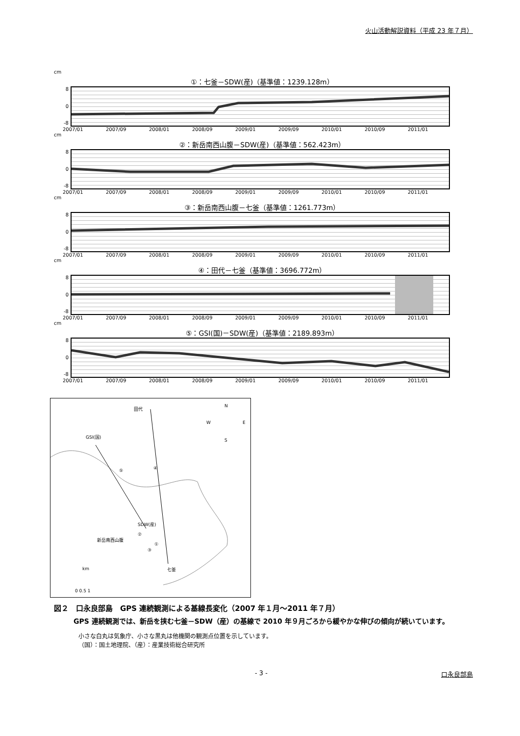火山活動解説資料（平成 23 年７月）
cm
①：七釜－SDW(産)（基準値：1239.128m）
8
0
-8
2007/01 2007/09 2008/01 2008/09 2009/01 2009/09 2010/01 2010/09 2011/01
cm
②：新岳南西山腹－SDW(産)（基準値：562.423m）
8
0
-8
2007/01 2007/09 2008/01 2008/09 2009/01 2009/09 2010/01 2010/09 2011/01
cm
③：新岳南西山腹－七釜（基準値：1261.773m）
8
0
-8
2007/01 2007/09 2008/01 2008/09 2009/01 2009/09 2010/01 2010/09 2011/01
cm
④：田代－七釜（基準値：3696.772m）
8
0
-8
2007/01 2007/09 2008/01 2008/09 2009/01 2009/09 2010/01 2010/09 2011/01
cm
⑤：GSI(国)－SDW(産)（基準値：2189.893m）
8
0
-8
2007/01 2007/09 2008/01 2008/09 2009/01 2009/09 2010/01 2010/09 2011/01
田代
GSI(国)
SDW(産)
新岳南西山腹
七釜
N
W
E
S
④
⑤
②
①
③
km
0 0.5 1
図２　口永良部島　GPS 連続観測による基線長変化（2007 年１月～2011 年７月）
GPS 連続観測では、新岳を挟む七釜－SDW（産）の基線で 2010 年９月ごろから緩やかな伸びの傾向が続いています。
小さな白丸は気象庁、小さな黒丸は他機関の観測点位置を示しています。
（国）：国土地理院、（産）：産業技術総合研究所
- 3 - 口永良部島